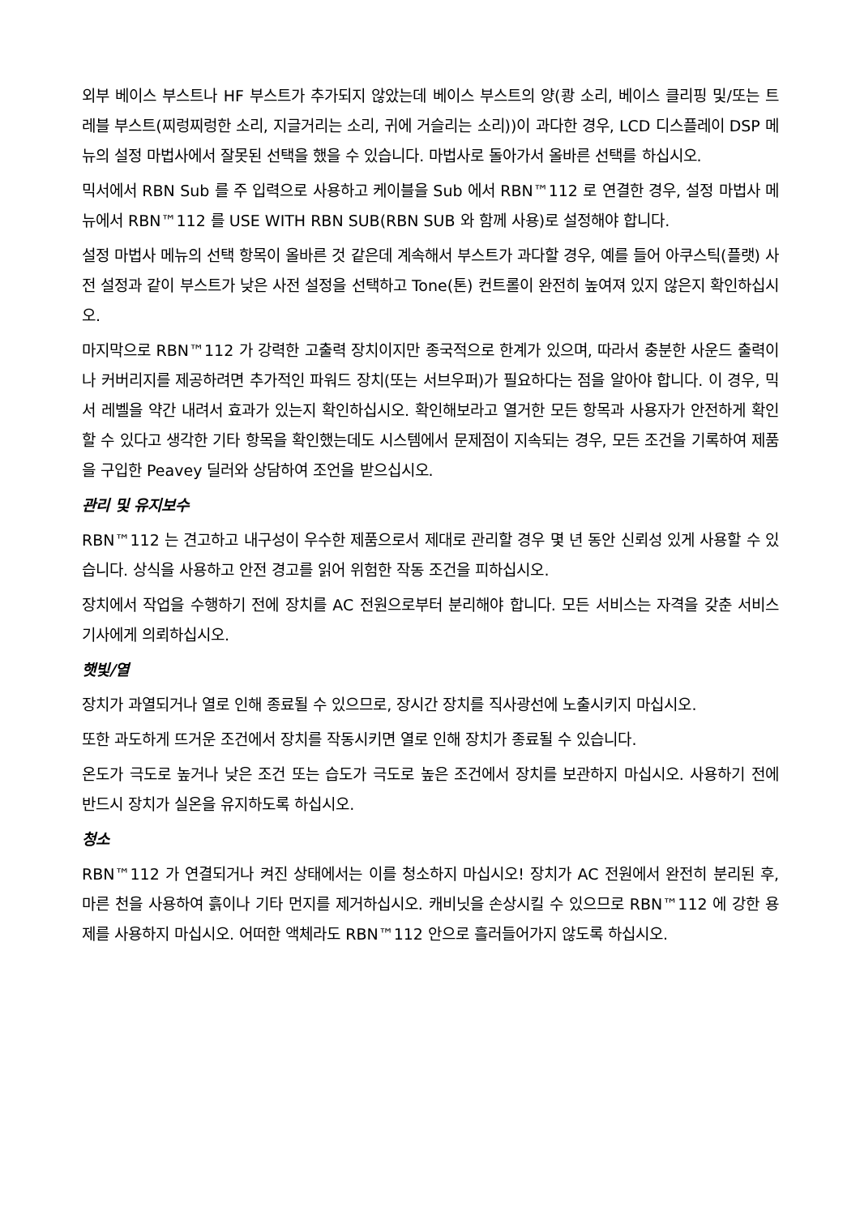외부 베이스 부스트나 HF 부스트가 추가되지 않았는데 베이스 부스트의 양(쾅 소리, 베이스 클리핑 및/또는 트레블 부스트(찌렁찌렁한 소리, 지글거리는 소리, 귀에 거슬리는 소리))이 과다한 경우, LCD 디스플레이 DSP 메뉴의 설정 마법사에서 잘못된 선택을 했을 수 있습니다. 마법사로 돌아가서 올바른 선택를 하십시오.
믹서에서 RBN Sub 를 주 입력으로 사용하고 케이블을 Sub 에서 RBN™112 로 연결한 경우, 설정 마법사 메뉴에서 RBN™112 를 USE WITH RBN SUB(RBN SUB 와 함께 사용)로 설정해야 합니다.
설정 마법사 메뉴의 선택 항목이 올바른 것 같은데 계속해서 부스트가 과다할 경우, 예를 들어 아쿠스틱(플랫) 사전 설정과 같이 부스트가 낮은 사전 설정을 선택하고 Tone(톤) 컨트롤이 완전히 높여져 있지 않은지 확인하십시오.
마지막으로 RBN™112 가 강력한 고출력 장치이지만 종국적으로 한계가 있으며, 따라서 충분한 사운드 출력이나 커버리지를 제공하려면 추가적인 파워드 장치(또는 서브우퍼)가 필요하다는 점을 알아야 합니다. 이 경우, 믹서 레벨을 약간 내려서 효과가 있는지 확인하십시오. 확인해보라고 열거한 모든 항목과 사용자가 안전하게 확인할 수 있다고 생각한 기타 항목을 확인했는데도 시스템에서 문제점이 지속되는 경우, 모든 조건을 기록하여 제품을 구입한 Peavey 딜러와 상담하여 조언을 받으십시오.
관리 및 유지보수
RBN™112 는 견고하고 내구성이 우수한 제품으로서 제대로 관리할 경우 몇 년 동안 신뢰성 있게 사용할 수 있습니다. 상식을 사용하고 안전 경고를 읽어 위험한 작동 조건을 피하십시오.
장치에서 작업을 수행하기 전에 장치를 AC 전원으로부터 분리해야 합니다. 모든 서비스는 자격을 갖춘 서비스 기사에게 의뢰하십시오.
햇빛/열
장치가 과열되거나 열로 인해 종료될 수 있으므로, 장시간 장치를 직사광선에 노출시키지 마십시오.
또한 과도하게 뜨거운 조건에서 장치를 작동시키면 열로 인해 장치가 종료될 수 있습니다.
온도가 극도로 높거나 낮은 조건 또는 습도가 극도로 높은 조건에서 장치를 보관하지 마십시오. 사용하기 전에 반드시 장치가 실온을 유지하도록 하십시오.
청소
RBN™112 가 연결되거나 켜진 상태에서는 이를 청소하지 마십시오! 장치가 AC 전원에서 완전히 분리된 후, 마른 천을 사용하여 흙이나 기타 먼지를 제거하십시오. 캐비닛을 손상시킬 수 있으므로 RBN™112 에 강한 용제를 사용하지 마십시오. 어떠한 액체라도 RBN™112 안으로 흘러들어가지 않도록 하십시오.